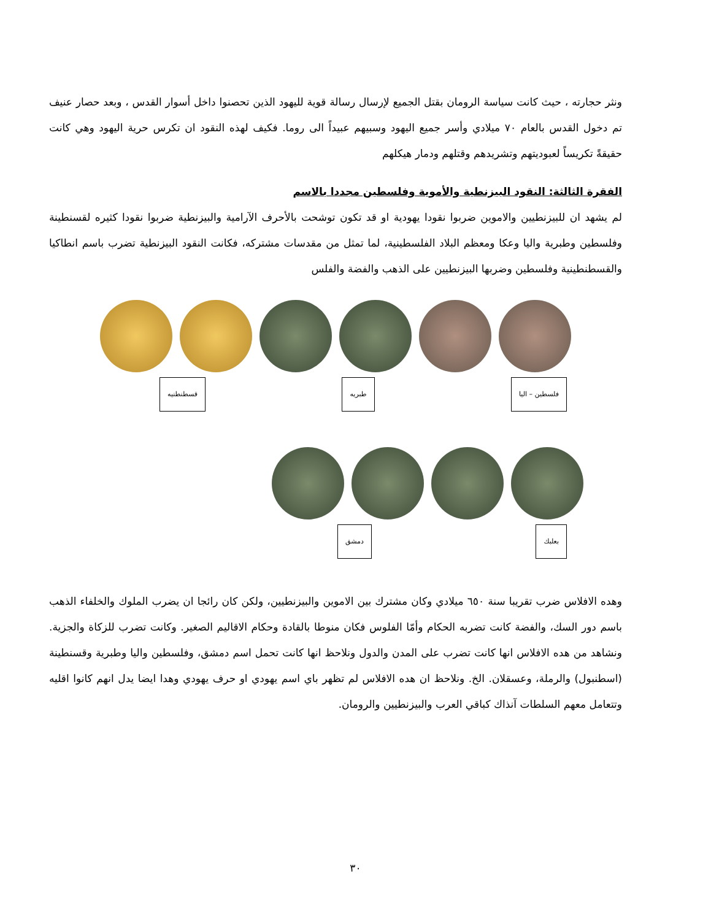ونثر حجارته ، حيث كانت سياسة الرومان بقتل الجميع لإرسال رسالة قوية لليهود الذين تحصنوا داخل أسوار القدس ، وبعد حصار عنيف تم دخول القدس بالعام ٧٠ ميلادي وأسر جميع اليهود وسبيهم عبيداً الى روما. فكيف لهذه النقود ان تكرس حرية اليهود وهي كانت حقيقةً تكريساً لعبوديتهم وتشريدهم وقتلهم ودمار هيكلهم
الفقرة الثالثة: النقود البيزنطية والأموية وفلسطين مجددا بالاسم
لم يشهد ان للبيزنطيين والاموين ضربوا نقودا يهودية او قد تكون توشحت بالأحرف الآرامية والبيزنطية ضربوا نقودا كثيره لقسنطينة وفلسطين وطبرية واليا وعكا ومعظم البلاد الفلسطينية، لما تمثل من مقدسات مشتركه، فكانت النقود البيزنطية تضرب باسم انطاكيا والقسطنطينية وفلسطين وضربها البيزنطيين على الذهب والفضة والفلس
قسطنطنيه طبريه فلسطين – اليا
دمشق بعلبك
وهده الافلاس ضرب تقريبا سنة ٦٥٠ ميلادي وكان مشترك بين الاموين والبيزنطيين، ولكن كان رائجا ان يضرب الملوك والخلفاء الذهب باسم دور السك، والفضة كانت تضربه الحكام وأمّا الفلوس فكان منوطا بالقادة وحكام الاقاليم الصغير. وكانت تضرب للزكاة والجزية. ونشاهد من هده الافلاس انها كانت تضرب على المدن والدول ونلاحظ انها كانت تحمل اسم دمشق، وفلسطين واليا وطبرية وقسنطينة (اسطنبول) والرملة، وعسقلان. الخ. ونلاحظ ان هده الافلاس لم تظهر باي اسم يهودي او حرف يهودي وهدا ايضا يدل انهم كانوا اقليه وتتعامل معهم السلطات آنذاك كباقي العرب والبيزنطيين والرومان.
٣٠